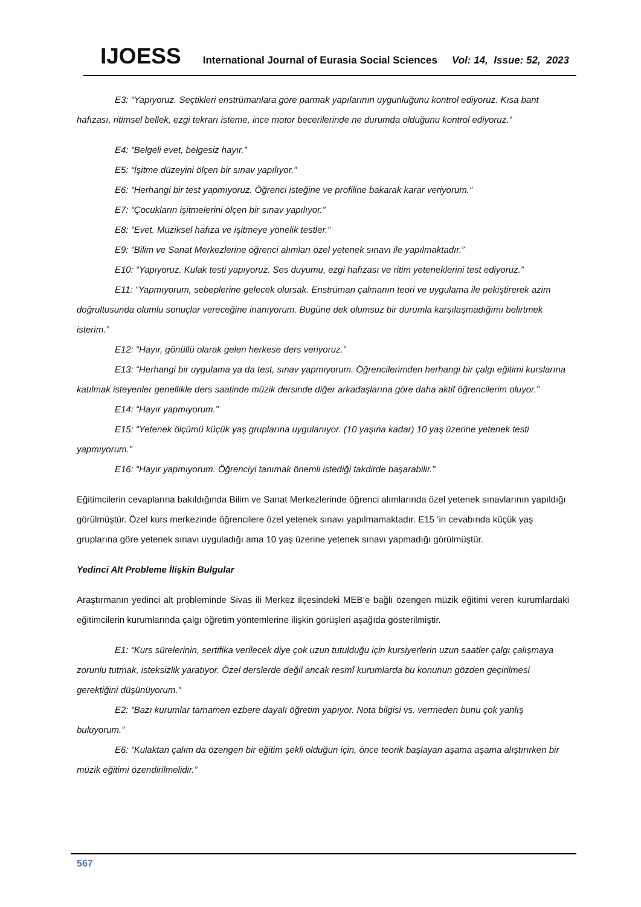IJOESS International Journal of Eurasia Social Sciences Vol: 14, Issue: 52, 2023
E3: “Yapıyoruz. Seçtikleri enstrümanlara göre parmak yapılarının uygunluğunu kontrol ediyoruz. Kısa bant hafızası, ritimsel bellek, ezgi tekrarı isteme, ince motor becerilerinde ne durumda olduğunu kontrol ediyoruz.”
E4: “Belgeli evet, belgesiz hayır.”
E5: “İşitme düzeyini ölçen bir sınav yapılıyor.”
E6: “Herhangi bir test yapmıyoruz. Öğrenci isteğine ve profiline bakarak karar veriyorum.”
E7: “Çocukların işitmelerini ölçen bir sınav yapılıyor.”
E8: “Evet. Müziksel hafıza ve işitmeye yönelik testler.”
E9: “Bilim ve Sanat Merkezlerine öğrenci alımları özel yetenek sınavı ile yapılmaktadır.”
E10: “Yapıyoruz. Kulak testi yapıyoruz. Ses duyumu, ezgi hafızası ve ritim yeteneklerini test ediyoruz.”
E11: “Yapmıyorum, sebeplerine gelecek olursak. Enstrüman çalmanın teori ve uygulama ile pekiştirerek azim doğrultusunda olumlu sonuçlar vereceğine inanıyorum. Bugüne dek olumsuz bir durumla karşılaşmadığımı belirtmek isterim.”
E12: “Hayır, gönüllü olarak gelen herkese ders veriyoruz.”
E13: “Herhangi bir uygulama ya da test, sınav yapmıyorum. Öğrencilerimden herhangi bir çalgı eğitimi kurslarına katılmak isteyenler genellikle ders saatinde müzik dersinde diğer arkadaşlarına göre daha aktif öğrencilerim oluyor.”
E14: “Hayır yapmıyorum.”
E15: “Yetenek ölçümü küçük yaş gruplarına uygulanıyor. (10 yaşına kadar) 10 yaş üzerine yetenek testi yapmıyorum.”
E16: “Hayır yapmıyorum. Öğrenciyi tanımak önemli istediği takdirde başarabilir.”
Eğitimcilerin cevaplarına bakıldığında Bilim ve Sanat Merkezlerinde öğrenci alımlarında özel yetenek sınavlarının yapıldığı görülmüştür. Özel kurs merkezinde öğrencilere özel yetenek sınavı yapılmamaktadır. E15 ‘in cevabında küçük yaş gruplarına göre yetenek sınavı uyguladığı ama 10 yaş üzerine yetenek sınavı yapmadığı görülmüştür.
Yedinci Alt Probleme İlişkin Bulgular
Araştırmanın yedinci alt probleminde Sivas ili Merkez ilçesindeki MEB’e bağlı özengen müzik eğitimi veren kurumlardaki eğitimcilerin kurumlarında çalgı öğretim yöntemlerine ilişkin görüşleri aşağıda gösterilmiştir.
E1: “Kurs sürelerinin, sertifika verilecek diye çok uzun tutulduğu için kursiyerlerin uzun saatler çalgı çalışmaya zorunlu tutmak, isteksizlik yaratıyor. Özel derslerde değil ancak resmî kurumlarda bu konunun gözden geçirilmesi gerektiğini düşünüyorum.”
E2: “Bazı kurumlar tamamen ezbere dayalı öğretim yapıyor. Nota bilgisi vs. vermeden bunu çok yanlış buluyorum.”
E6: “Kulaktan çalım da özengen bir eğitim şekli olduğun için, önce teorik başlayan aşama aşama alıştırırken bir müzik eğitimi özendirilmelidir.”
567